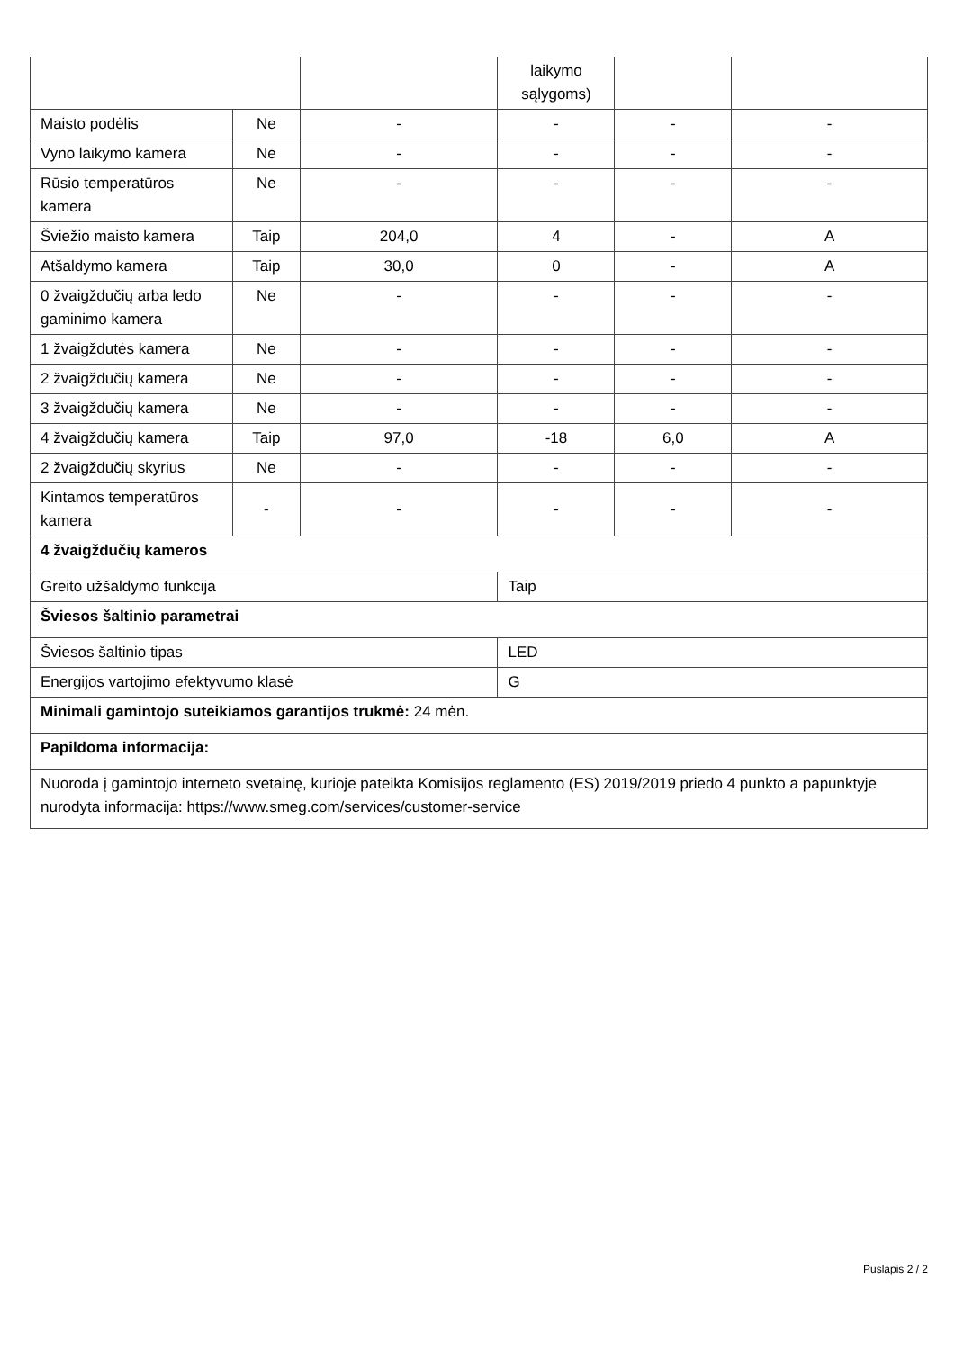| | | | laikymo sąlygoms) | | |
| Maisto podėlis | Ne | - | - | - | - |
| Vyno laikymo kamera | Ne | - | - | - | - |
| Rūsio temperatūros kamera | Ne | - | - | - | - |
| Šviežio maisto kamera | Taip | 204,0 | 4 | - | A |
| Atšaldymo kamera | Taip | 30,0 | 0 | - | A |
| 0 žvaigždučių arba ledo gaminimo kamera | Ne | - | - | - | - |
| 1 žvaigždutės kamera | Ne | - | - | - | - |
| 2 žvaigždučių kamera | Ne | - | - | - | - |
| 3 žvaigždučių kamera | Ne | - | - | - | - |
| 4 žvaigždučių kamera | Taip | 97,0 | -18 | 6,0 | A |
| 2 žvaigždučių skyrius | Ne | - | - | - | - |
| Kintamos temperatūros kamera | - | - | - | - | - |
| 4 žvaigždučių kameros | | | | | |
| Greito užšaldymo funkcija | | | Taip | | |
| Šviesos šaltinio parametrai | | | | | |
| Šviesos šaltinio tipas | | | LED | | |
| Energijos vartojimo efektyvumo klasė | | | G | | |
| Minimali gamintojo suteikiamos garantijos trukmė: 24 mėn. | | | | | |
| Papildoma informacija: | | | | | |
| Nuoroda į gamintojo interneto svetainę, kurioje pateikta Komisijos reglamento (ES) 2019/2019 priedo 4 punkto a papunktyje nurodyta informacija: https://www.smeg.com/services/customer-service | | | | | |
Puslapis 2 / 2